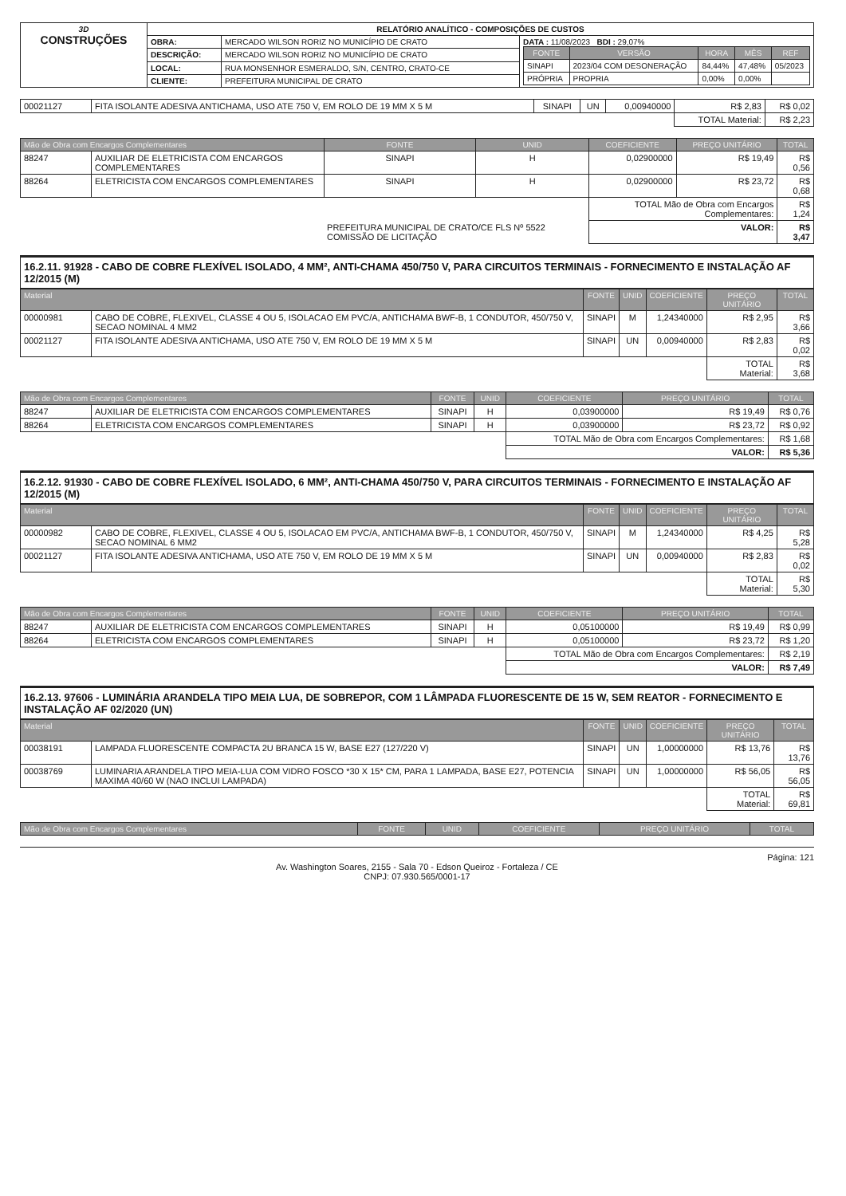| 3D CONSTRUÇÕES | RELATÓRIO ANALÍTICO - COMPOSIÇÕES DE CUSTOS | | |
| | OBRA: | MERCADO WILSON RORIZ NO MUNICÍPIO DE CRATO | DATA : 11/08/2023 BDI : 29,07% / FONTE / VERSÃO / HORA / MÊS / REF / / --- / --- / --- / --- / --- / / SINAPI / 2023/04 COM DESONERAÇÃO / 84,44% / 47,48% / 05/2023 / / PRÓPRIA / PROPRIA / 0,00% / 0,00% / / |
| | DESCRIÇÃO: | MERCADO WILSON RORIZ NO MUNICÍPIO DE CRATO | |
| | LOCAL: | RUA MONSENHOR ESMERALDO, S/N, CENTRO, CRATO-CE | |
| | CLIENTE: | PREFEITURA MUNICIPAL DE CRATO | |
| 00021127 | FITA ISOLANTE ADESIVA ANTICHAMA, USO ATE 750 V, EM ROLO DE 19 MM X 5 M | SINAPI | UN | 0,00940000 | R$ 2,83 | R$ 0,02 |
| | | | | | TOTAL Material: | R$ 2,23 |
| Mão de Obra com Encargos Complementares | | FONTE | UNID | COEFICIENTE | PREÇO UNITÁRIO | TOTAL |
| --- | --- | --- | --- | --- | --- | --- |
| 88247 | AUXILIAR DE ELETRICISTA COM ENCARGOS COMPLEMENTARES | SINAPI | H | 0,02900000 | R$ 19,49 | R$ 0,56 |
| 88264 | ELETRICISTA COM ENCARGOS COMPLEMENTARES | SINAPI | H | 0,02900000 | R$ 23,72 | R$ 0,68 |
| | | | | TOTAL Mão de Obra com Encargos Complementares: | | R$ 1,24 |
| | | PREFEITURA MUNICIPAL DE CRATO/CE FLS Nº 5522 COMISSÃO DE LICITAÇÃO | | VALOR: | | R$ 3,47 |
16.2.11. 91928 - CABO DE COBRE FLEXÍVEL ISOLADO, 4 MM², ANTI-CHAMA 450/750 V, PARA CIRCUITOS TERMINAIS - FORNECIMENTO E INSTALAÇÃO AF 12/2015 (M)
| Material | | FONTE | UNID | COEFICIENTE | PREÇO UNITÁRIO | TOTAL |
| --- | --- | --- | --- | --- | --- | --- |
| 00000981 | CABO DE COBRE, FLEXIVEL, CLASSE 4 OU 5, ISOLACAO EM PVC/A, ANTICHAMA BWF-B, 1 CONDUTOR, 450/750 V, SECAO NOMINAL 4 MM2 | SINAPI | M | 1,24340000 | R$ 2,95 | R$ 3,66 |
| 00021127 | FITA ISOLANTE ADESIVA ANTICHAMA, USO ATE 750 V, EM ROLO DE 19 MM X 5 M | SINAPI | UN | 0,00940000 | R$ 2,83 | R$ 0,02 |
| | | | | | TOTAL Material: | R$ 3,68 |
| Mão de Obra com Encargos Complementares | | FONTE | UNID | COEFICIENTE | PREÇO UNITÁRIO | TOTAL |
| --- | --- | --- | --- | --- | --- | --- |
| 88247 | AUXILIAR DE ELETRICISTA COM ENCARGOS COMPLEMENTARES | SINAPI | H | 0,03900000 | R$ 19,49 | R$ 0,76 |
| 88264 | ELETRICISTA COM ENCARGOS COMPLEMENTARES | SINAPI | H | 0,03900000 | R$ 23,72 | R$ 0,92 |
| | | | | TOTAL Mão de Obra com Encargos Complementares: | | R$ 1,68 |
| | | | | VALOR: | | R$ 5,36 |
16.2.12. 91930 - CABO DE COBRE FLEXÍVEL ISOLADO, 6 MM², ANTI-CHAMA 450/750 V, PARA CIRCUITOS TERMINAIS - FORNECIMENTO E INSTALAÇÃO AF 12/2015 (M)
| Material | | FONTE | UNID | COEFICIENTE | PREÇO UNITÁRIO | TOTAL |
| --- | --- | --- | --- | --- | --- | --- |
| 00000982 | CABO DE COBRE, FLEXIVEL, CLASSE 4 OU 5, ISOLACAO EM PVC/A, ANTICHAMA BWF-B, 1 CONDUTOR, 450/750 V, SECAO NOMINAL 6 MM2 | SINAPI | M | 1,24340000 | R$ 4,25 | R$ 5,28 |
| 00021127 | FITA ISOLANTE ADESIVA ANTICHAMA, USO ATE 750 V, EM ROLO DE 19 MM X 5 M | SINAPI | UN | 0,00940000 | R$ 2,83 | R$ 0,02 |
| | | | | | TOTAL Material: | R$ 5,30 |
| Mão de Obra com Encargos Complementares | | FONTE | UNID | COEFICIENTE | PREÇO UNITÁRIO | TOTAL |
| --- | --- | --- | --- | --- | --- | --- |
| 88247 | AUXILIAR DE ELETRICISTA COM ENCARGOS COMPLEMENTARES | SINAPI | H | 0,05100000 | R$ 19,49 | R$ 0,99 |
| 88264 | ELETRICISTA COM ENCARGOS COMPLEMENTARES | SINAPI | H | 0,05100000 | R$ 23,72 | R$ 1,20 |
| | | | | TOTAL Mão de Obra com Encargos Complementares: | | R$ 2,19 |
| | | | | VALOR: | | R$ 7,49 |
16.2.13. 97606 - LUMINÁRIA ARANDELA TIPO MEIA LUA, DE SOBREPOR, COM 1 LÂMPADA FLUORESCENTE DE 15 W, SEM REATOR - FORNECIMENTO E INSTALAÇÃO AF 02/2020 (UN)
| Material | | FONTE | UNID | COEFICIENTE | PREÇO UNITÁRIO | TOTAL |
| --- | --- | --- | --- | --- | --- | --- |
| 00038191 | LAMPADA FLUORESCENTE COMPACTA 2U BRANCA 15 W, BASE E27 (127/220 V) | SINAPI | UN | 1,00000000 | R$ 13,76 | R$ 13,76 |
| 00038769 | LUMINARIA ARANDELA TIPO MEIA-LUA COM VIDRO FOSCO *30 X 15* CM, PARA 1 LAMPADA, BASE E27, POTENCIA MAXIMA 40/60 W (NAO INCLUI LAMPADA) | SINAPI | UN | 1,00000000 | R$ 56,05 | R$ 56,05 |
| | | | | | TOTAL Material: | R$ 69,81 |
| Mão de Obra com Encargos Complementares | FONTE | UNID | COEFICIENTE | PREÇO UNITÁRIO | TOTAL |
| --- | --- | --- | --- | --- | --- |
Página: 121
Av. Washington Soares, 2155 - Sala 70 - Edson Queiroz - Fortaleza / CE
CNPJ: 07.930.565/0001-17